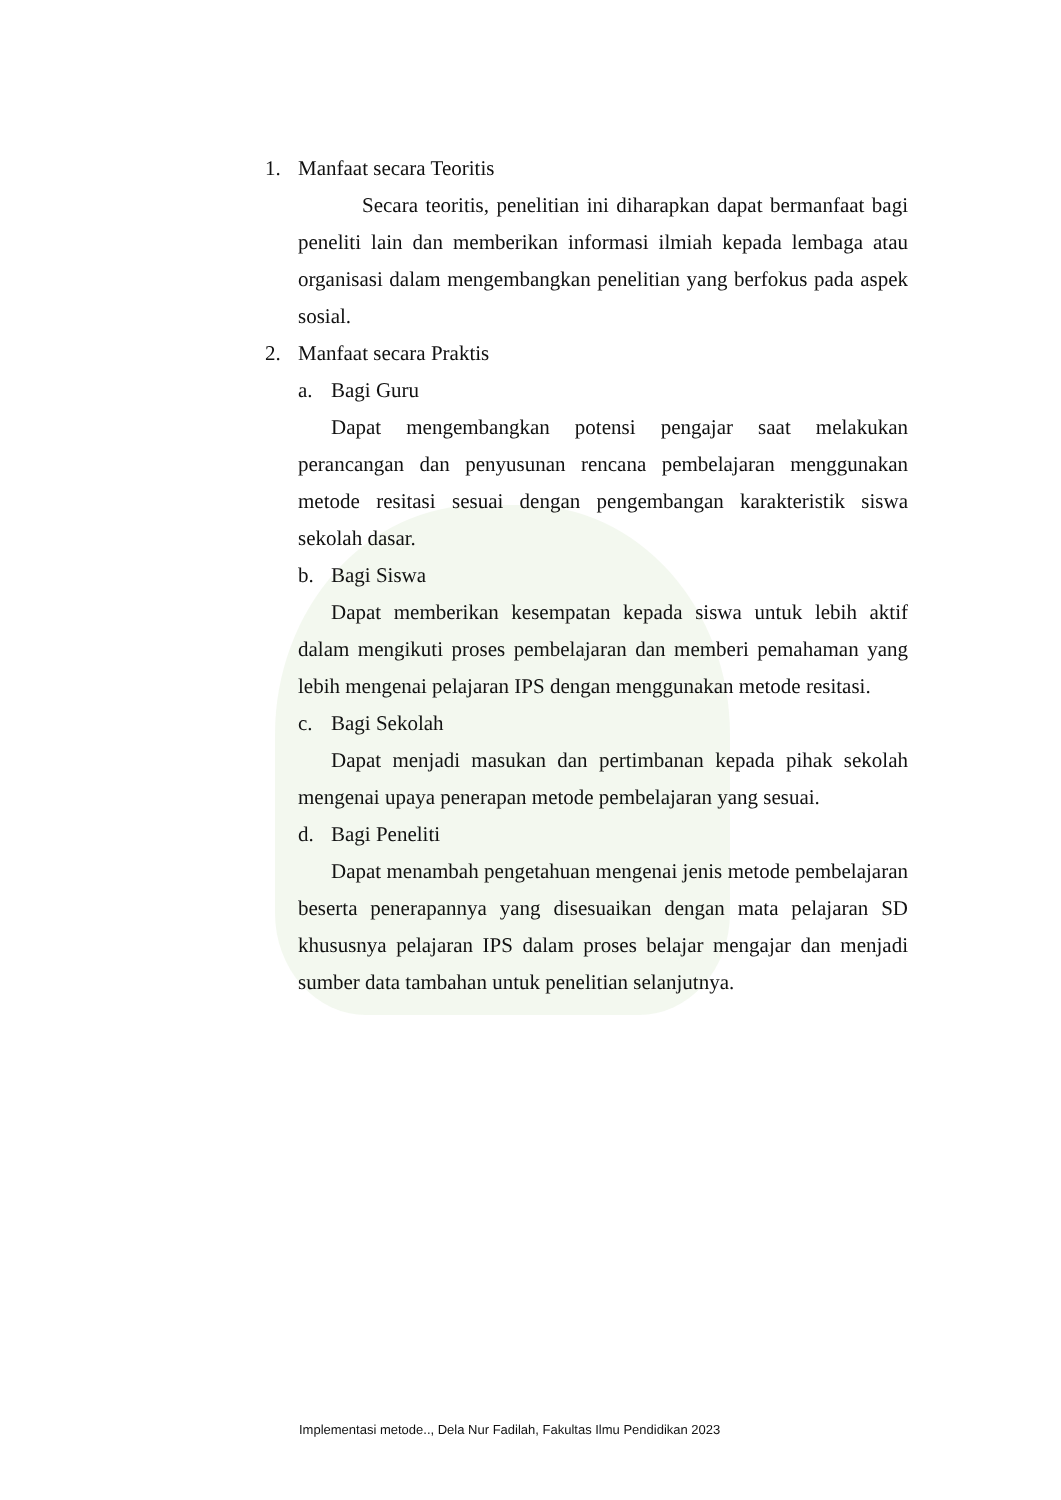1. Manfaat secara Teoritis
Secara teoritis, penelitian ini diharapkan dapat bermanfaat bagi peneliti lain dan memberikan informasi ilmiah kepada lembaga atau organisasi dalam mengembangkan penelitian yang berfokus pada aspek sosial.
2. Manfaat secara Praktis
a. Bagi Guru
Dapat mengembangkan potensi pengajar saat melakukan perancangan dan penyusunan rencana pembelajaran menggunakan metode resitasi sesuai dengan pengembangan karakteristik siswa sekolah dasar.
b. Bagi Siswa
Dapat memberikan kesempatan kepada siswa untuk lebih aktif dalam mengikuti proses pembelajaran dan memberi pemahaman yang lebih mengenai pelajaran IPS dengan menggunakan metode resitasi.
c. Bagi Sekolah
Dapat menjadi masukan dan pertimbanan kepada pihak sekolah mengenai upaya penerapan metode pembelajaran yang sesuai.
d. Bagi Peneliti
Dapat menambah pengetahuan mengenai jenis metode pembelajaran beserta penerapannya yang disesuaikan dengan mata pelajaran SD khususnya pelajaran IPS dalam proses belajar mengajar dan menjadi sumber data tambahan untuk penelitian selanjutnya.
Implementasi metode.., Dela Nur Fadilah, Fakultas Ilmu Pendidikan 2023